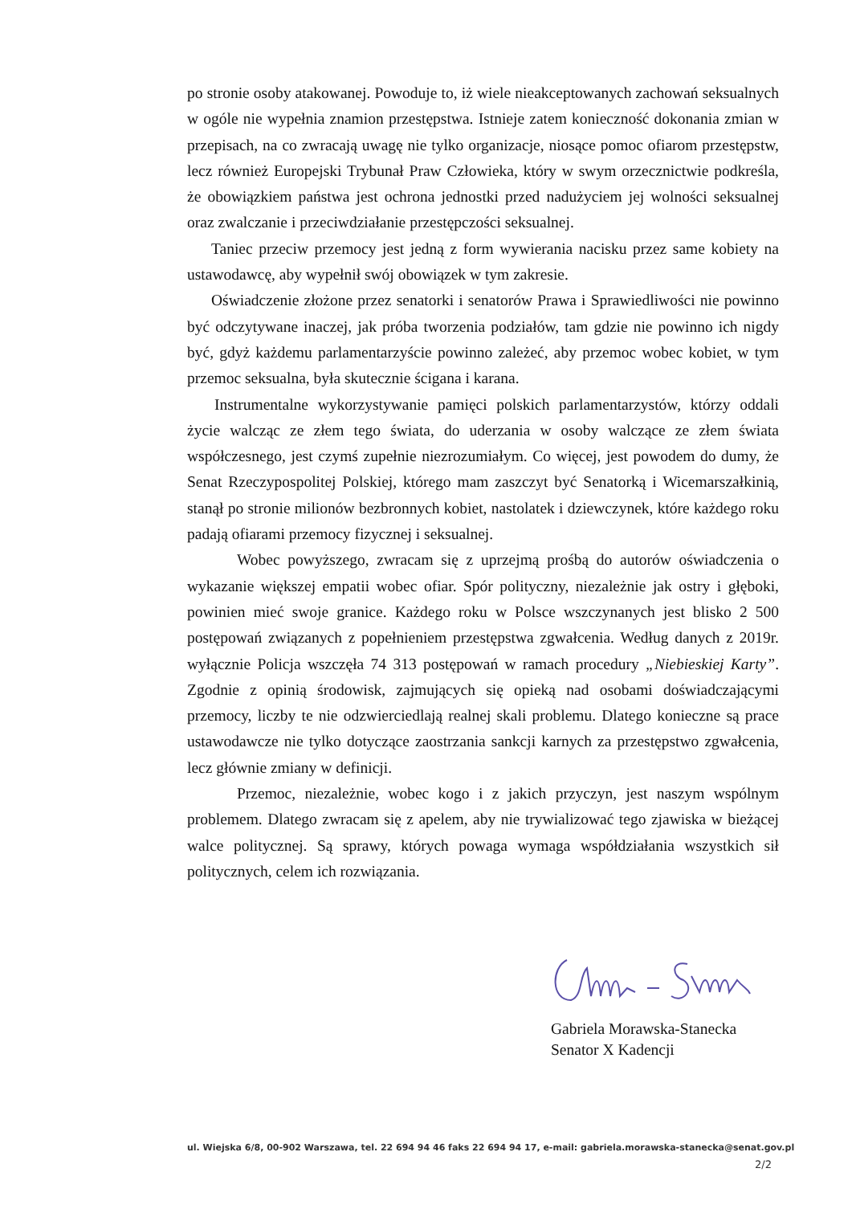po stronie osoby atakowanej. Powoduje to, iż wiele nieakceptowanych zachowań seksualnych w ogóle nie wypełnia znamion przestępstwa. Istnieje zatem konieczność dokonania zmian w przepisach, na co zwracają uwagę nie tylko organizacje, niosące pomoc ofiarom przestępstw, lecz również Europejski Trybunał Praw Człowieka, który w swym orzecznictwie podkreśla, że obowiązkiem państwa jest ochrona jednostki przed nadużyciem jej wolności seksualnej oraz zwalczanie i przeciwdziałanie przestępczości seksualnej.
Taniec przeciw przemocy jest jedną z form wywierania nacisku przez same kobiety na ustawodawcę, aby wypełnił swój obowiązek w tym zakresie.
Oświadczenie złożone przez senatorki i senatorów Prawa i Sprawiedliwości nie powinno być odczytywane inaczej, jak próba tworzenia podziałów, tam gdzie nie powinno ich nigdy być, gdyż każdemu parlamentarzyście powinno zależeć, aby przemoc wobec kobiet, w tym przemoc seksualna, była skutecznie ścigana i karana.
Instrumentalne wykorzystywanie pamięci polskich parlamentarzystów, którzy oddali życie walcząc ze złem tego świata, do uderzania w osoby walczące ze złem świata współczesnego, jest czymś zupełnie niezrozumiałym. Co więcej, jest powodem do dumy, że Senat Rzeczypospolitej Polskiej, którego mam zaszczyt być Senatorką i Wicemarszałkinią, stanął po stronie milionów bezbronnych kobiet, nastolatek i dziewczynek, które każdego roku padają ofiarami przemocy fizycznej i seksualnej.
Wobec powyższego, zwracam się z uprzejmą prośbą do autorów oświadczenia o wykazanie większej empatii wobec ofiar. Spór polityczny, niezależnie jak ostry i głęboki, powinien mieć swoje granice. Każdego roku w Polsce wszczynanych jest blisko 2 500 postępowań związanych z popełnieniem przestępstwa zgwałcenia. Według danych z 2019r. wyłącznie Policja wszczęła 74 313 postępowań w ramach procedury „Niebieskiej Karty”. Zgodnie z opinią środowisk, zajmujących się opieką nad osobami doświadczającymi przemocy, liczby te nie odzwierciedlają realnej skali problemu. Dlatego konieczne są prace ustawodawcze nie tylko dotyczące zaostrzania sankcji karnych za przestępstwo zgwałcenia, lecz głównie zmiany w definicji.
Przemoc, niezależnie, wobec kogo i z jakich przyczyn, jest naszym wspólnym problemem. Dlatego zwracam się z apelem, aby nie trywializować tego zjawiska w bieżącej walce politycznej. Są sprawy, których powaga wymaga współdziałania wszystkich sił politycznych, celem ich rozwiązania.
Gabriela Morawska-Stanecka
Senator X Kadencji
ul. Wiejska 6/8, 00-902 Warszawa, tel. 22 694 94 46 faks 22 694 94 17, e-mail: gabriela.morawska-stanecka@senat.gov.pl
2/2